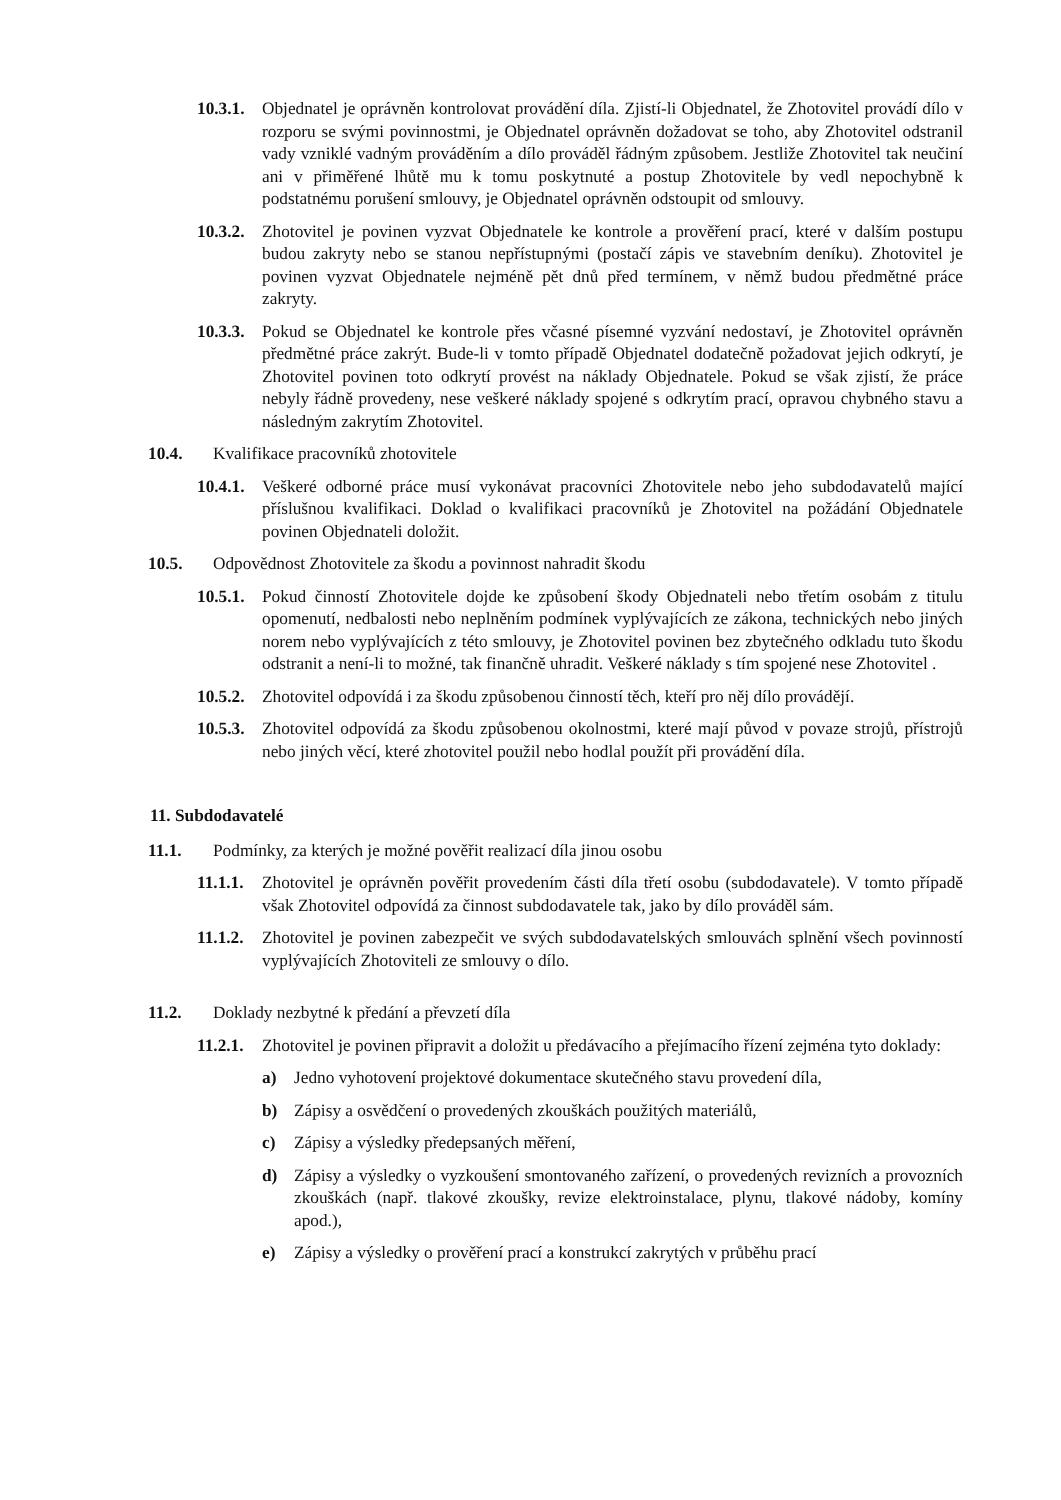10.3.1.
Objednatel je oprávněn kontrolovat provádění díla. Zjistí-li Objednatel, že Zhotovitel provádí dílo v rozporu se svými povinnostmi, je Objednatel oprávněn dožadovat se toho, aby Zhotovitel odstranil vady vzniklé vadným prováděním a dílo prováděl řádným způsobem. Jestliže Zhotovitel tak neučiní ani v přiměřené lhůtě mu k tomu poskytnuté a postup Zhotovitele by vedl nepochybně k podstatnému porušení smlouvy, je Objednatel oprávněn odstoupit od smlouvy.
10.3.2.
Zhotovitel je povinen vyzvat Objednatele ke kontrole a prověření prací, které v dalším postupu budou zakryty nebo se stanou nepřístupnými (postačí zápis ve stavebním deníku). Zhotovitel je povinen vyzvat Objednatele nejméně pět dnů před termínem, v němž budou předmětné práce zakryty.
10.3.3.
Pokud se Objednatel ke kontrole přes včasné písemné vyzvání nedostaví, je Zhotovitel oprávněn předmětné práce zakrýt. Bude-li v tomto případě Objednatel dodatečně požadovat jejich odkrytí, je Zhotovitel povinen toto odkrytí provést na náklady Objednatele. Pokud se však zjistí, že práce nebyly řádně provedeny, nese veškeré náklady spojené s odkrytím prací, opravou chybného stavu a následným zakrytím Zhotovitel.
10.4. Kvalifikace pracovníků zhotovitele
10.4.1.
Veškeré odborné práce musí vykonávat pracovníci Zhotovitele nebo jeho subdodavatelů mající příslušnou kvalifikaci. Doklad o kvalifikaci pracovníků je Zhotovitel na požádání Objednatele povinen Objednateli doložit.
10.5. Odpovědnost Zhotovitele za škodu a povinnost nahradit škodu
10.5.1.
Pokud činností Zhotovitele dojde ke způsobení škody Objednateli nebo třetím osobám z titulu opomenutí, nedbalosti nebo neplněním podmínek vyplývajících ze zákona, technických nebo jiných norem nebo vyplývajících z této smlouvy, je Zhotovitel povinen bez zbytečného odkladu tuto škodu odstranit a není-li to možné, tak finančně uhradit. Veškeré náklady s tím spojené nese Zhotovitel .
10.5.2.
Zhotovitel odpovídá i za škodu způsobenou činností těch, kteří pro něj dílo provádějí.
10.5.3.
Zhotovitel odpovídá za škodu způsobenou okolnostmi, které mají původ v povaze strojů, přístrojů nebo jiných věcí, které zhotovitel použil nebo hodlal použít při provádění díla.
11. Subdodavatelé
11.1. Podmínky, za kterých je možné pověřit realizací díla jinou osobu
11.1.1.
Zhotovitel je oprávněn pověřit provedením části díla třetí osobu (subdodavatele). V tomto případě však Zhotovitel odpovídá za činnost subdodavatele tak, jako by dílo prováděl sám.
11.1.2.
Zhotovitel je povinen zabezpečit ve svých subdodavatelských smlouvách splnění všech povinností vyplývajících Zhotoviteli ze smlouvy o dílo.
11.2. Doklady nezbytné k předání a převzetí díla
11.2.1.
Zhotovitel je povinen připravit a doložit u předávacího a přejímacího řízení zejména tyto doklady:
a) Jedno vyhotovení projektové dokumentace skutečného stavu provedení díla,
b) Zápisy a osvědčení o provedených zkouškách použitých materiálů,
c) Zápisy a výsledky předepsaných měření,
d) Zápisy a výsledky o vyzkoušení smontovaného zařízení, o provedených revizních a provozních zkouškách (např. tlakové zkoušky, revize elektroinstalace, plynu, tlakové nádoby, komíny apod.),
e) Zápisy a výsledky o prověření prací a konstrukcí zakrytých v průběhu prací